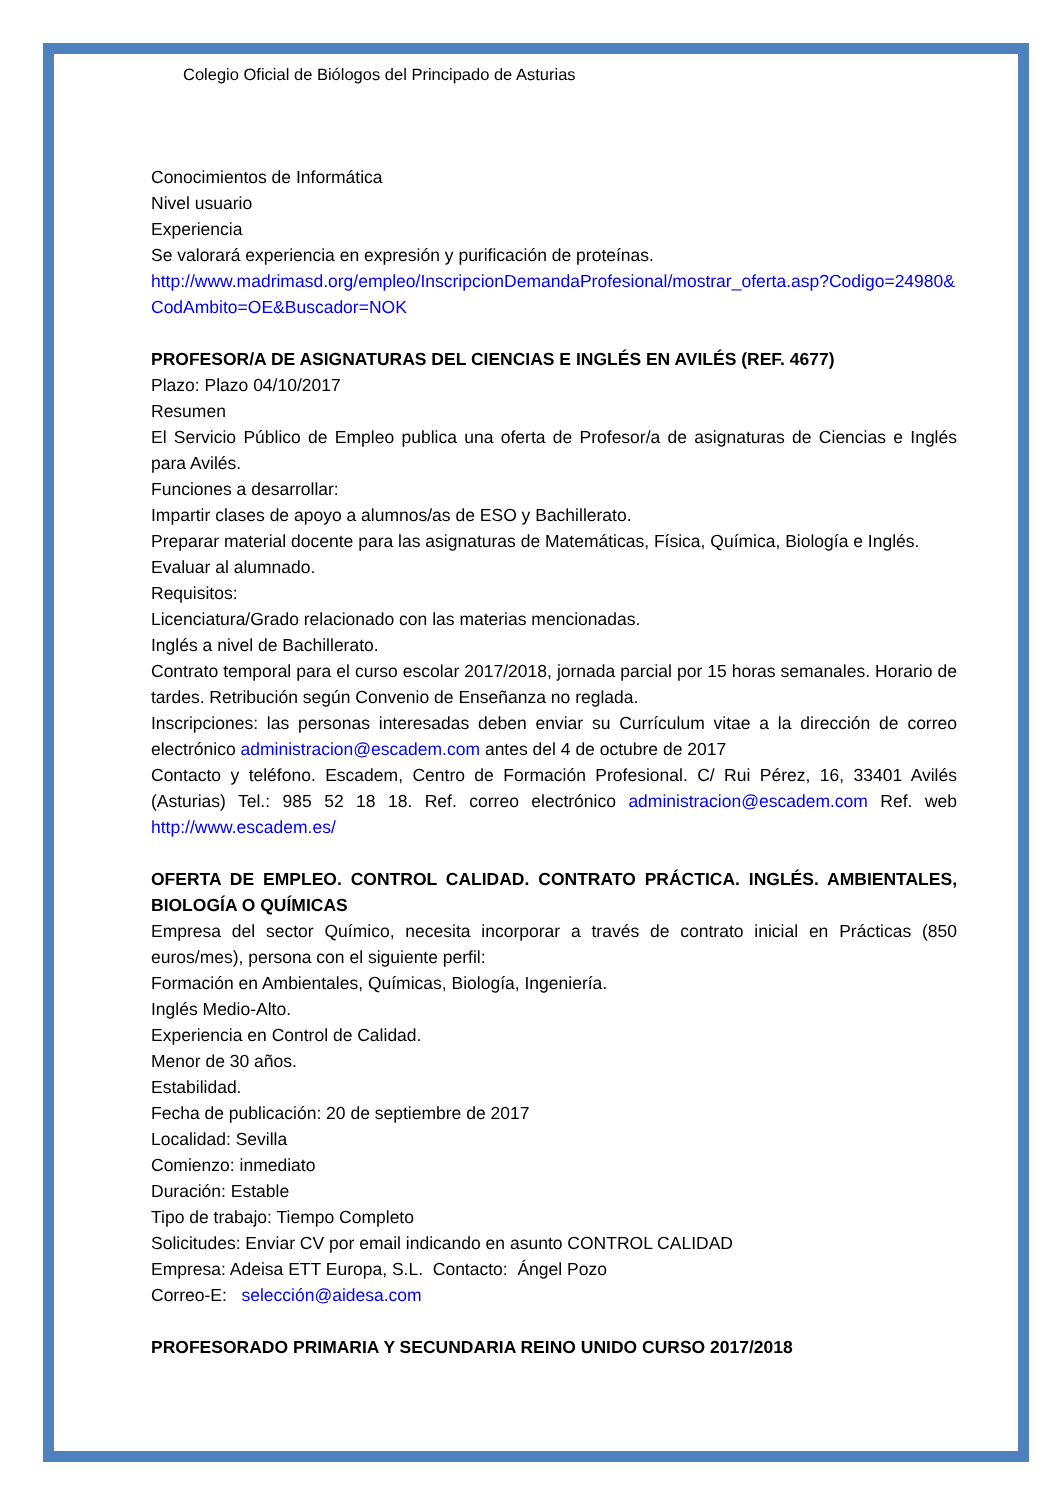Colegio Oficial de Biólogos del Principado de Asturias
Conocimientos de Informática
Nivel usuario
Experiencia
Se valorará experiencia en expresión y purificación de proteínas.
http://www.madrimasd.org/empleo/InscripcionDemandaProfesional/mostrar_oferta.asp?Codigo=24980&CodAmbito=OE&Buscador=NOK
PROFESOR/A DE ASIGNATURAS DEL CIENCIAS E INGLÉS EN AVILÉS (REF. 4677)
Plazo: Plazo 04/10/2017
Resumen
El Servicio Público de Empleo publica una oferta de Profesor/a de asignaturas de Ciencias e Inglés para Avilés.
Funciones a desarrollar:
Impartir clases de apoyo a alumnos/as de ESO y Bachillerato.
Preparar material docente para las asignaturas de Matemáticas, Física, Química, Biología e Inglés.
Evaluar al alumnado.
Requisitos:
Licenciatura/Grado relacionado con las materias mencionadas.
Inglés a nivel de Bachillerato.
Contrato temporal para el curso escolar 2017/2018, jornada parcial por 15 horas semanales. Horario de tardes. Retribución según Convenio de Enseñanza no reglada.
Inscripciones: las personas interesadas deben enviar su Currículum vitae a la dirección de correo electrónico administracion@escadem.com antes del 4 de octubre de 2017
Contacto y teléfono. Escadem, Centro de Formación Profesional. C/ Rui Pérez, 16, 33401 Avilés (Asturias) Tel.: 985 52 18 18. Ref. correo electrónico administracion@escadem.com Ref. web http://www.escadem.es/
OFERTA DE EMPLEO. CONTROL CALIDAD. CONTRATO PRÁCTICA. INGLÉS. AMBIENTALES, BIOLOGÍA O QUÍMICAS
Empresa del sector Químico, necesita incorporar a través de contrato inicial en Prácticas (850 euros/mes), persona con el siguiente perfil:
Formación en Ambientales, Químicas, Biología, Ingeniería.
Inglés Medio-Alto.
Experiencia en Control de Calidad.
Menor de 30 años.
Estabilidad.
Fecha de publicación: 20 de septiembre de 2017
Localidad: Sevilla
Comienzo: inmediato
Duración: Estable
Tipo de trabajo: Tiempo Completo
Solicitudes: Enviar CV por email indicando en asunto CONTROL CALIDAD
Empresa: Adeisa ETT Europa, S.L. Contacto: Ángel Pozo
Correo-E: selección@aidesa.com
PROFESORADO PRIMARIA Y SECUNDARIA REINO UNIDO CURSO 2017/2018